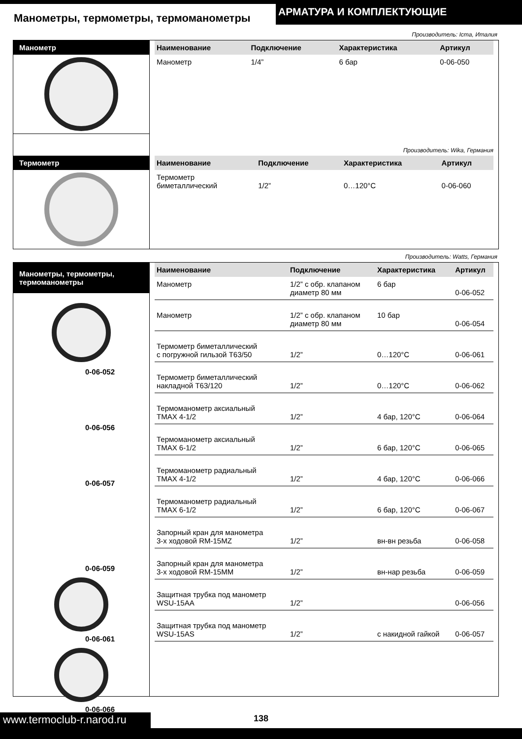Манометры, термометры, термоманометры
АРМАТУРА И КОМПЛЕКТУЮЩИЕ
Производитель: Icma, Италия
Манометр
| Наименование | Подключение | Характеристика | Артикул |
| --- | --- | --- | --- |
| Манометр | 1/4” | 6 бар | 0-06-050 |
Производитель: Wika, Германия
Термометр
| Наименование | Подключение | Характеристика | Артикул |
| --- | --- | --- | --- |
| Термометр биметаллический | 1/2” | 0…120°C | 0-06-060 |
Производитель: Watts, Германия
Манометры, термометры,
термоманометры
0-06-052
0-06-056
0-06-057
0-06-059
0-06-061
0-06-066
| Наименование | Подключение | Характеристика | Артикул |
| --- | --- | --- | --- |
| Манометр | 1/2” с обр. клапаном диаметр 80 мм | 6 бар | 0-06-052 |
| Манометр | 1/2” с обр. клапаном диаметр 80 мм | 10 бар | 0-06-054 |
| Термометр биметаллический с погружной гильзой T63/50 | 1/2” | 0…120°C | 0-06-061 |
| Термометр биметаллический накладной T63/120 | 1/2” | 0…120°C | 0-06-062 |
| Термоманометр аксиальный TMAX 4-1/2 | 1/2” | 4 бар, 120°C | 0-06-064 |
| Термоманометр аксиальный TMAX 6-1/2 | 1/2” | 6 бар, 120°C | 0-06-065 |
| Термоманометр радиальный TMAX 4-1/2 | 1/2” | 4 бар, 120°C | 0-06-066 |
| Термоманометр радиальный TMAX 6-1/2 | 1/2” | 6 бар, 120°C | 0-06-067 |
| Запорный кран для манометра 3-х ходовой RM-15MZ | 1/2” | вн-вн резьба | 0-06-058 |
| Запорный кран для манометра 3-х ходовой RM-15MM | 1/2” | вн-нар резьба | 0-06-059 |
| Защитная трубка под манометр WSU-15AA | 1/2” | | 0-06-056 |
| Защитная трубка под манометр WSU-15AS | 1/2” | с накидной гайкой | 0-06-057 |
www.termoclub-r.narod.ru
138